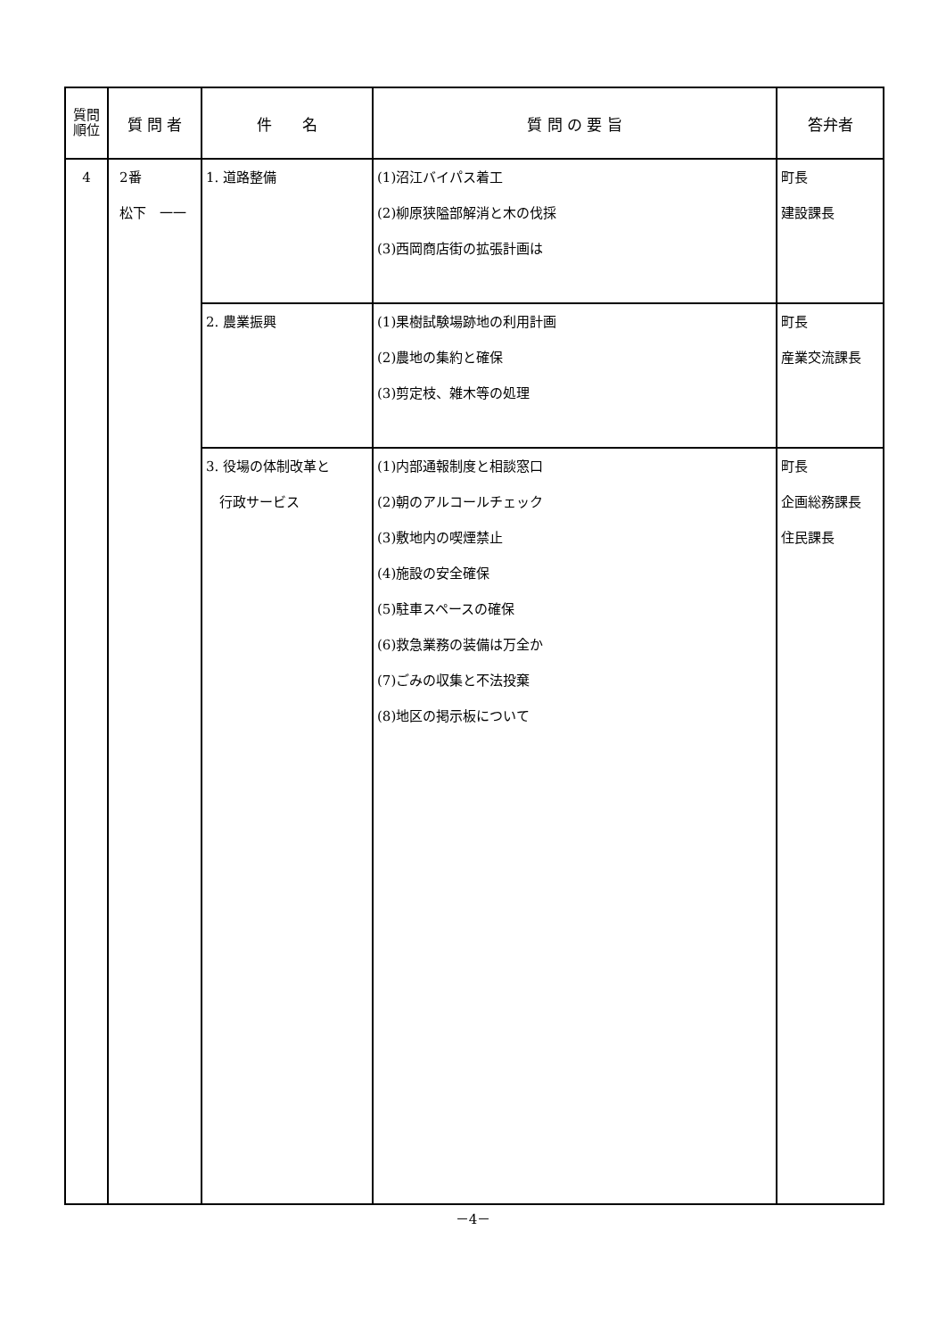| 質問 順位 | 質 問 者 | 件 名 | 質 問 の 要 旨 | 答弁者 |
| --- | --- | --- | --- | --- |
| 4 | 2番 松下 一一 | 1. 道路整備 | (1)沼江バイパス着工 (2)柳原狭隘部解消と木の伐採 (3)西岡商店街の拡張計画は | 町長 建設課長 |
| | | 2. 農業振興 | (1)果樹試験場跡地の利用計画 (2)農地の集約と確保 (3)剪定枝、雑木等の処理 | 町長 産業交流課長 |
| | | 3. 役場の体制改革と 行政サービス | (1)内部通報制度と相談窓口 (2)朝のアルコールチェック (3)敷地内の喫煙禁止 (4)施設の安全確保 (5)駐車スペースの確保 (6)救急業務の装備は万全か (7)ごみの収集と不法投棄 (8)地区の掲示板について | 町長 企画総務課長 住民課長 |
－4－